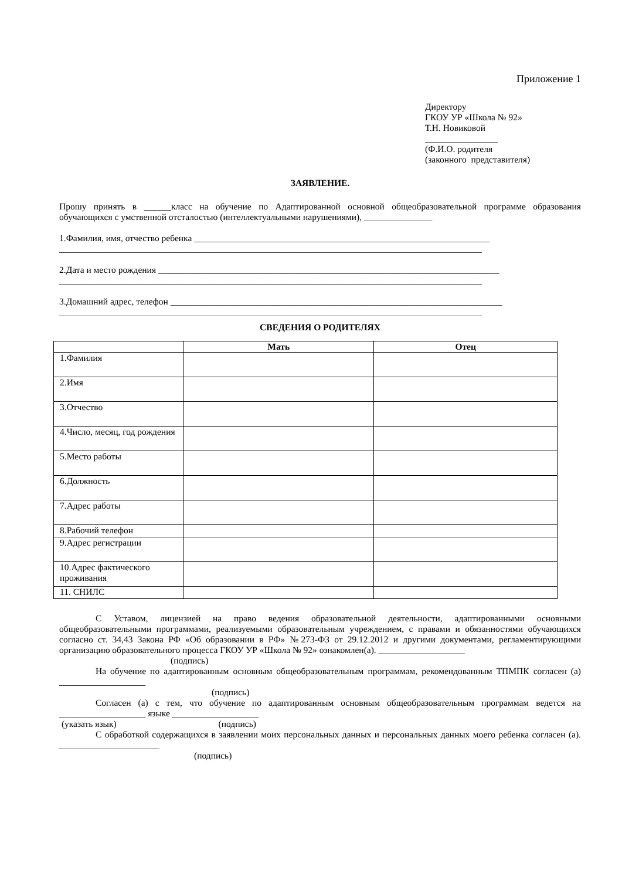Приложение 1
Директору
ГКОУ УР «Школа № 92»
Т.Н. Новиковой
________________
(Ф.И.О. родителя
(законного представителя)
ЗАЯВЛЕНИЕ.
Прошу принять в ______класс на обучение по Адаптированной основной общеобразовательной программе образования обучающихся с умственной отсталостью (интеллектуальными нарушениями), _______________
1.Фамилия, имя, отчество ребенка _________________________________________________________________
_____________________________________________________________________________________________
2.Дата и место рождения ___________________________________________________________________________
_____________________________________________________________________________________________
3.Домашний адрес, телефон _________________________________________________________________________
_____________________________________________________________________________________________
СВЕДЕНИЯ О РОДИТЕЛЯХ
| | Мать | Отец |
| --- | --- | --- |
| 1.Фамилия | | |
| 2.Имя | | |
| 3.Отчество | | |
| 4.Число, месяц, год рождения | | |
| 5.Место работы | | |
| 6.Должность | | |
| 7.Адрес работы | | |
| 8.Рабочий телефон | | |
| 9.Адрес регистрации | | |
| 10.Адрес фактического проживания | | |
| 11. СНИЛС | | |
С Уставом, лицензией на право ведения образовательной деятельности, адаптированными основными общеобразовательными программами, реализуемыми образовательным учреждением, с правами и обязанностями обучающихся согласно ст. 34,43 Закона РФ «Об образовании в РФ» №273-ФЗ от 29.12.2012 и другими документами, регламентирующими организацию образовательного процесса ГКОУ УР «Школа № 92» ознакомлен(а). ___________________
(подпись)
На обучение по адаптированным основным общеобразовательным программам, рекомендованным ТПМПК согласен (а) ___________________
(подпись)
Согласен (а) с тем, что обучение по адаптированным основным общеобразовательным программам ведется на ___________________ языке ___________________
(указать язык) (подпись)
С обработкой содержащихся в заявлении моих персональных данных и персональных данных моего ребенка согласен (а). ______________________
(подпись)